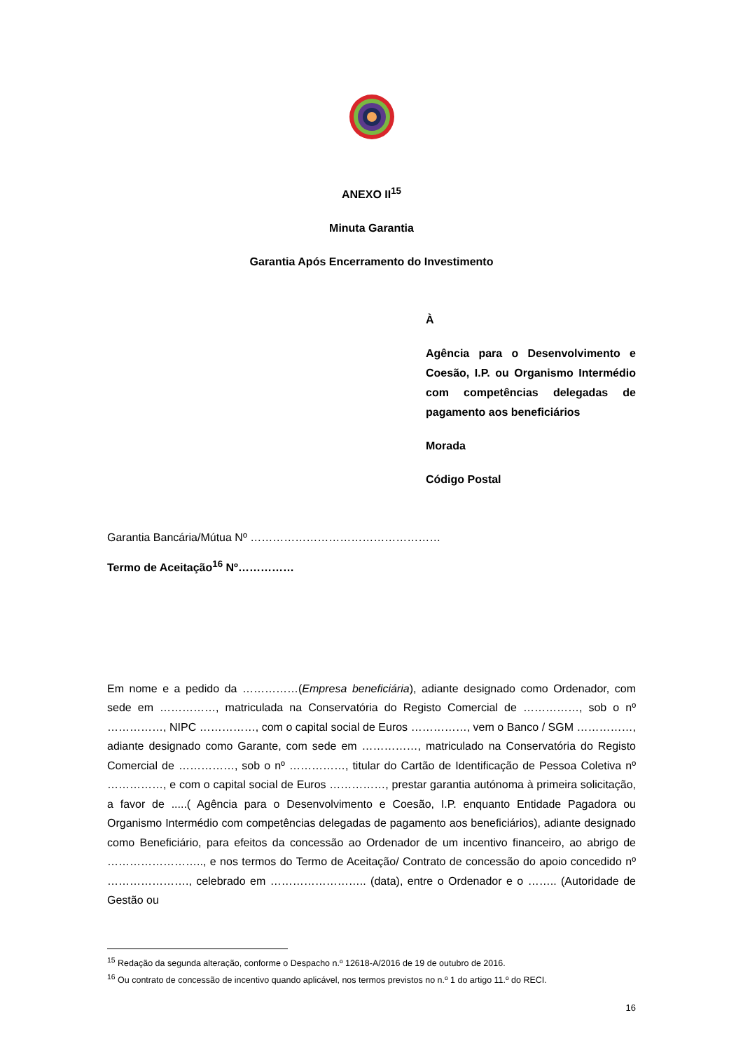ANEXO II<sup>15</sup>
Minuta Garantia
Garantia Após Encerramento do Investimento
À
Agência para o Desenvolvimento e Coesão, I.P. ou Organismo Intermédio com competências delegadas de pagamento aos beneficiários
Morada
Código Postal
Garantia Bancária/Mútua Nº ……………………………………………
Termo de Aceitação<sup>16</sup> Nº……………
Em nome e a pedido da ……………(Empresa beneficiária), adiante designado como Ordenador, com sede em ……………, matriculada na Conservatória do Registo Comercial de ……………, sob o nº ……………, NIPC ……………, com o capital social de Euros ……………, vem o Banco / SGM ……………, adiante designado como Garante, com sede em ……………, matriculado na Conservatória do Registo Comercial de ……………, sob o nº ……………, titular do Cartão de Identificação de Pessoa Coletiva nº ……………, e com o capital social de Euros ……………, prestar garantia autónoma à primeira solicitação, a favor de .....( Agência para o Desenvolvimento e Coesão, I.P. enquanto Entidade Pagadora ou Organismo Intermédio com competências delegadas de pagamento aos beneficiários), adiante designado como Beneficiário, para efeitos da concessão ao Ordenador de um incentivo financeiro, ao abrigo de …………………….., e nos termos do Termo de Aceitação/ Contrato de concessão do apoio concedido nº …………………., celebrado em …………………….. (data), entre o Ordenador e o …….. (Autoridade de Gestão ou
<sup>15</sup> Redação da segunda alteração, conforme o Despacho n.º 12618-A/2016 de 19 de outubro de 2016.
<sup>16</sup> Ou contrato de concessão de incentivo quando aplicável, nos termos previstos no n.º 1 do artigo 11.º do RECI.
16